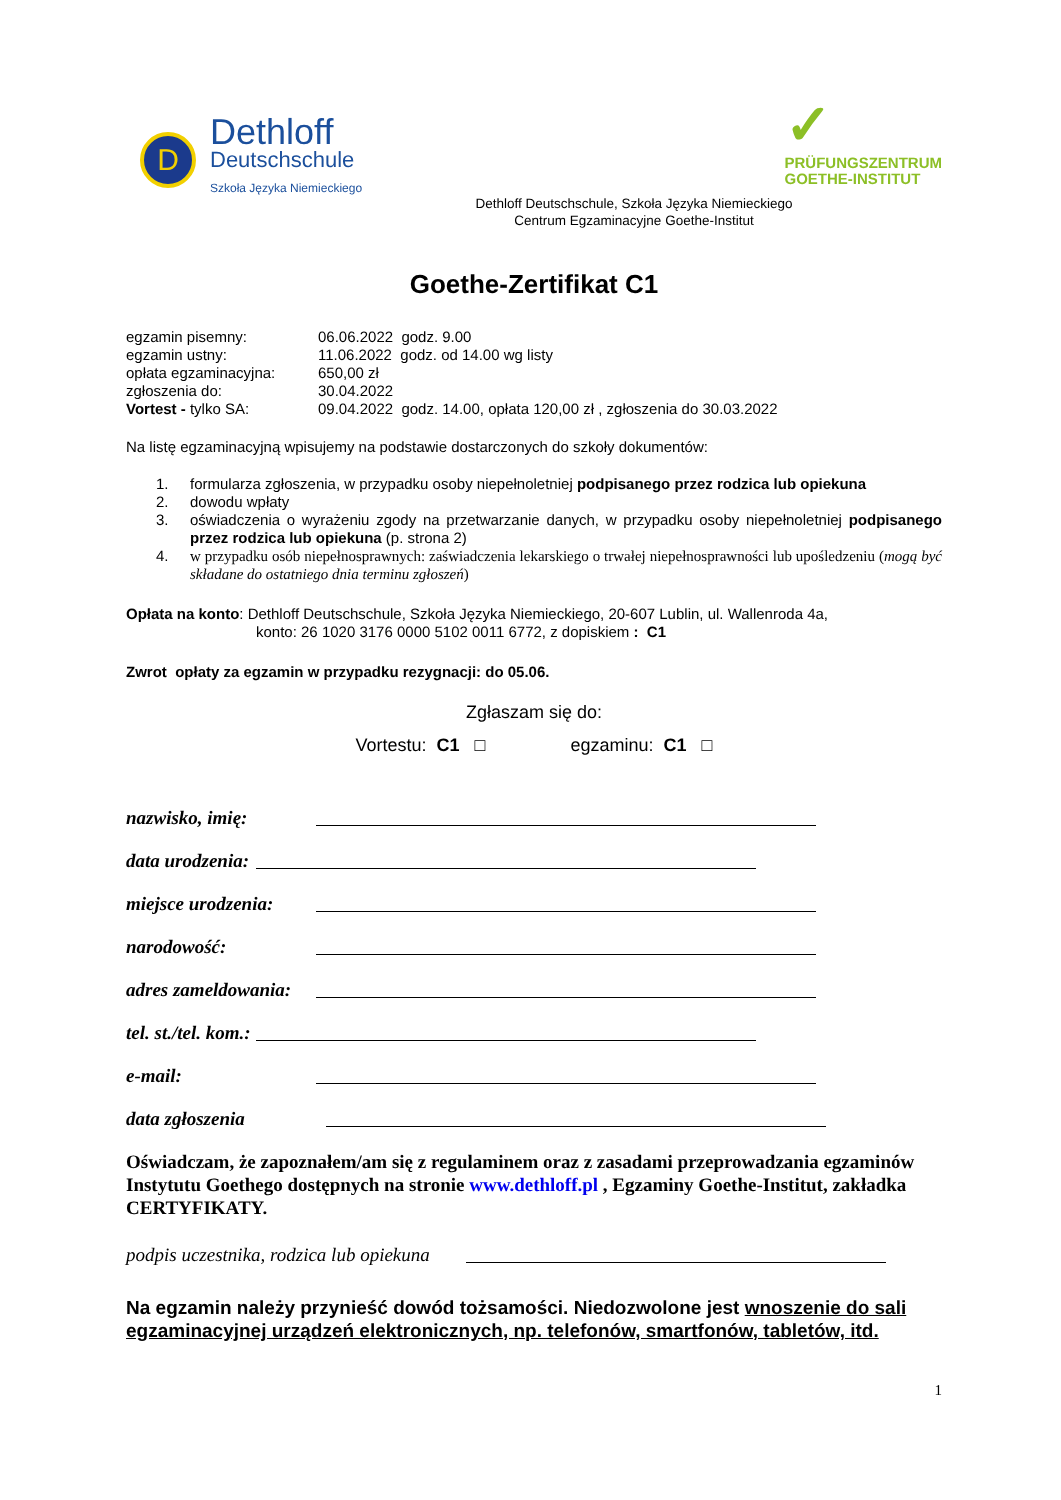D
Dethloff
Deutschschule
Szkoła Języka Niemieckiego
✓
PRÜFUNGSZENTRUM
GOETHE-INSTITUT
Dethloff Deutschschule, Szkoła Języka Niemieckiego
Centrum Egzaminacyjne Goethe-Institut
Goethe-Zertifikat C1
| egzamin pisemny: | 06.06.2022 godz. 9.00 |
| egzamin ustny: | 11.06.2022 godz. od 14.00 wg listy |
| opłata egzaminacyjna: | 650,00 zł |
| zgłoszenia do: | 30.04.2022 |
| Vortest - tylko SA: | 09.04.2022 godz. 14.00, opłata 120,00 zł , zgłoszenia do 30.03.2022 |
Na listę egzaminacyjną wpisujemy na podstawie dostarczonych do szkoły dokumentów:
1. formularza zgłoszenia, w przypadku osoby niepełnoletniej podpisanego przez rodzica lub opiekuna
2. dowodu wpłaty
3. oświadczenia o wyrażeniu zgody na przetwarzanie danych, w przypadku osoby niepełnoletniej podpisanego przez rodzica lub opiekuna (p. strona 2)
4. w przypadku osób niepełnosprawnych: zaświadczenia lekarskiego o trwałej niepełnosprawności lub upośledzeniu (mogą być składane do ostatniego dnia terminu zgłoszeń)
Opłata na konto: Dethloff Deutschschule, Szkoła Języka Niemieckiego, 20-607 Lublin, ul. Wallenroda 4a,
konto: 26 1020 3176 0000 5102 0011 6772, z dopiskiem : C1
Zwrot opłaty za egzamin w przypadku rezygnacji: do 05.06.
Zgłaszam się do:
Vortestu: C1 □ egzaminu: C1 □
nazwisko, imię:
data urodzenia:
miejsce urodzenia:
narodowość:
adres zameldowania:
tel. st./tel. kom.:
e-mail:
data zgłoszenia
Oświadczam, że zapoznałem/am się z regulaminem oraz z zasadami przeprowadzania egzaminów Instytutu Goethego dostępnych na stronie www.dethloff.pl , Egzaminy Goethe-Institut, zakładka CERTYFIKATY.
podpis uczestnika, rodzica lub opiekuna
Na egzamin należy przynieść dowód tożsamości. Niedozwolone jest wnoszenie do sali egzaminacyjnej urządzeń elektronicznych, np. telefonów, smartfonów, tabletów, itd.
1